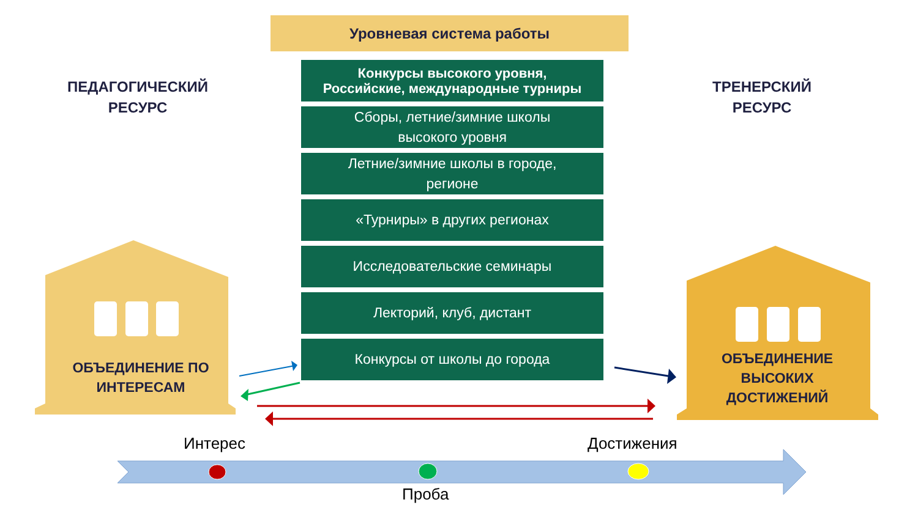Уровневая система работы
ПЕДАГОГИЧЕСКИЙ
РЕСУРС
ТРЕНЕРСКИЙ
РЕСУРС
Конкурсы высокого уровня,
Российские, международные турниры
Сборы, летние/зимние школы
высокого уровня
Летние/зимние школы в городе,
регионе
«Турниры» в других регионах
Исследовательские семинары
Лекторий, клуб, дистант
Конкурсы от школы до города
ОБЪЕДИНЕНИЕ ПО
ИНТЕРЕСАМ
ОБЪЕДИНЕНИЕ
ВЫСОКИХ
ДОСТИЖЕНИЙ
Интерес Достижения
Проба